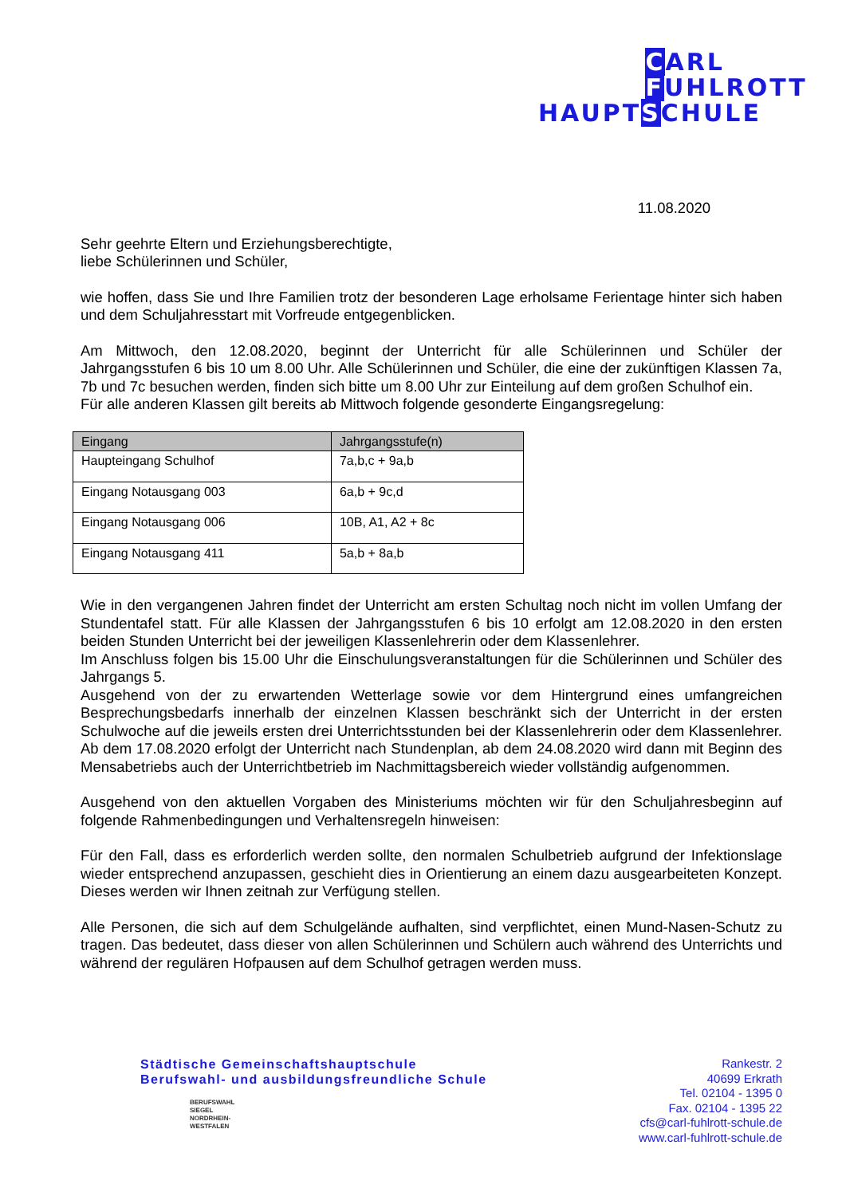CARL
FUHLROTT
HAUPTSCHULE
11.08.2020
Sehr geehrte Eltern und Erziehungsberechtigte,
liebe Schülerinnen und Schüler,
wie hoffen, dass Sie und Ihre Familien trotz der besonderen Lage erholsame Ferientage hinter sich haben und dem Schuljahresstart mit Vorfreude entgegenblicken.
Am Mittwoch, den 12.08.2020, beginnt der Unterricht für alle Schülerinnen und Schüler der Jahrgangsstufen 6 bis 10 um 8.00 Uhr. Alle Schülerinnen und Schüler, die eine der zukünftigen Klassen 7a, 7b und 7c besuchen werden, finden sich bitte um 8.00 Uhr zur Einteilung auf dem großen Schulhof ein.
Für alle anderen Klassen gilt bereits ab Mittwoch folgende gesonderte Eingangsregelung:
| Eingang | Jahrgangsstufe(n) |
| --- | --- |
| Haupteingang Schulhof | 7a,b,c + 9a,b |
| Eingang Notausgang 003 | 6a,b + 9c,d |
| Eingang Notausgang 006 | 10B, A1, A2 + 8c |
| Eingang Notausgang 411 | 5a,b + 8a,b |
Wie in den vergangenen Jahren findet der Unterricht am ersten Schultag noch nicht im vollen Umfang der Stundentafel statt. Für alle Klassen der Jahrgangsstufen 6 bis 10 erfolgt am 12.08.2020 in den ersten beiden Stunden Unterricht bei der jeweiligen Klassenlehrerin oder dem Klassenlehrer.
Im Anschluss folgen bis 15.00 Uhr die Einschulungsveranstaltungen für die Schülerinnen und Schüler des Jahrgangs 5.
Ausgehend von der zu erwartenden Wetterlage sowie vor dem Hintergrund eines umfangreichen Besprechungsbedarfs innerhalb der einzelnen Klassen beschränkt sich der Unterricht in der ersten Schulwoche auf die jeweils ersten drei Unterrichtsstunden bei der Klassenlehrerin oder dem Klassenlehrer. Ab dem 17.08.2020 erfolgt der Unterricht nach Stundenplan, ab dem 24.08.2020 wird dann mit Beginn des Mensabetriebs auch der Unterrichtbetrieb im Nachmittagsbereich wieder vollständig aufgenommen.
Ausgehend von den aktuellen Vorgaben des Ministeriums möchten wir für den Schuljahresbeginn auf folgende Rahmenbedingungen und Verhaltensregeln hinweisen:
Für den Fall, dass es erforderlich werden sollte, den normalen Schulbetrieb aufgrund der Infektionslage wieder entsprechend anzupassen, geschieht dies in Orientierung an einem dazu ausgearbeiteten Konzept. Dieses werden wir Ihnen zeitnah zur Verfügung stellen.
Alle Personen, die sich auf dem Schulgelände aufhalten, sind verpflichtet, einen Mund-Nasen-Schutz zu tragen. Das bedeutet, dass dieser von allen Schülerinnen und Schülern auch während des Unterrichts und während der regulären Hofpausen auf dem Schulhof getragen werden muss.
Städtische Gemeinschaftshauptschule
Berufswahl- und ausbildungsfreundliche Schule
BERUFSWAHL
SIEGEL
NORDRHEIN-
WESTFALEN
Rankestr. 2
40699 Erkrath
Tel. 02104 - 1395 0
Fax. 02104 - 1395 22
cfs@carl-fuhlrott-schule.de
www.carl-fuhlrott-schule.de